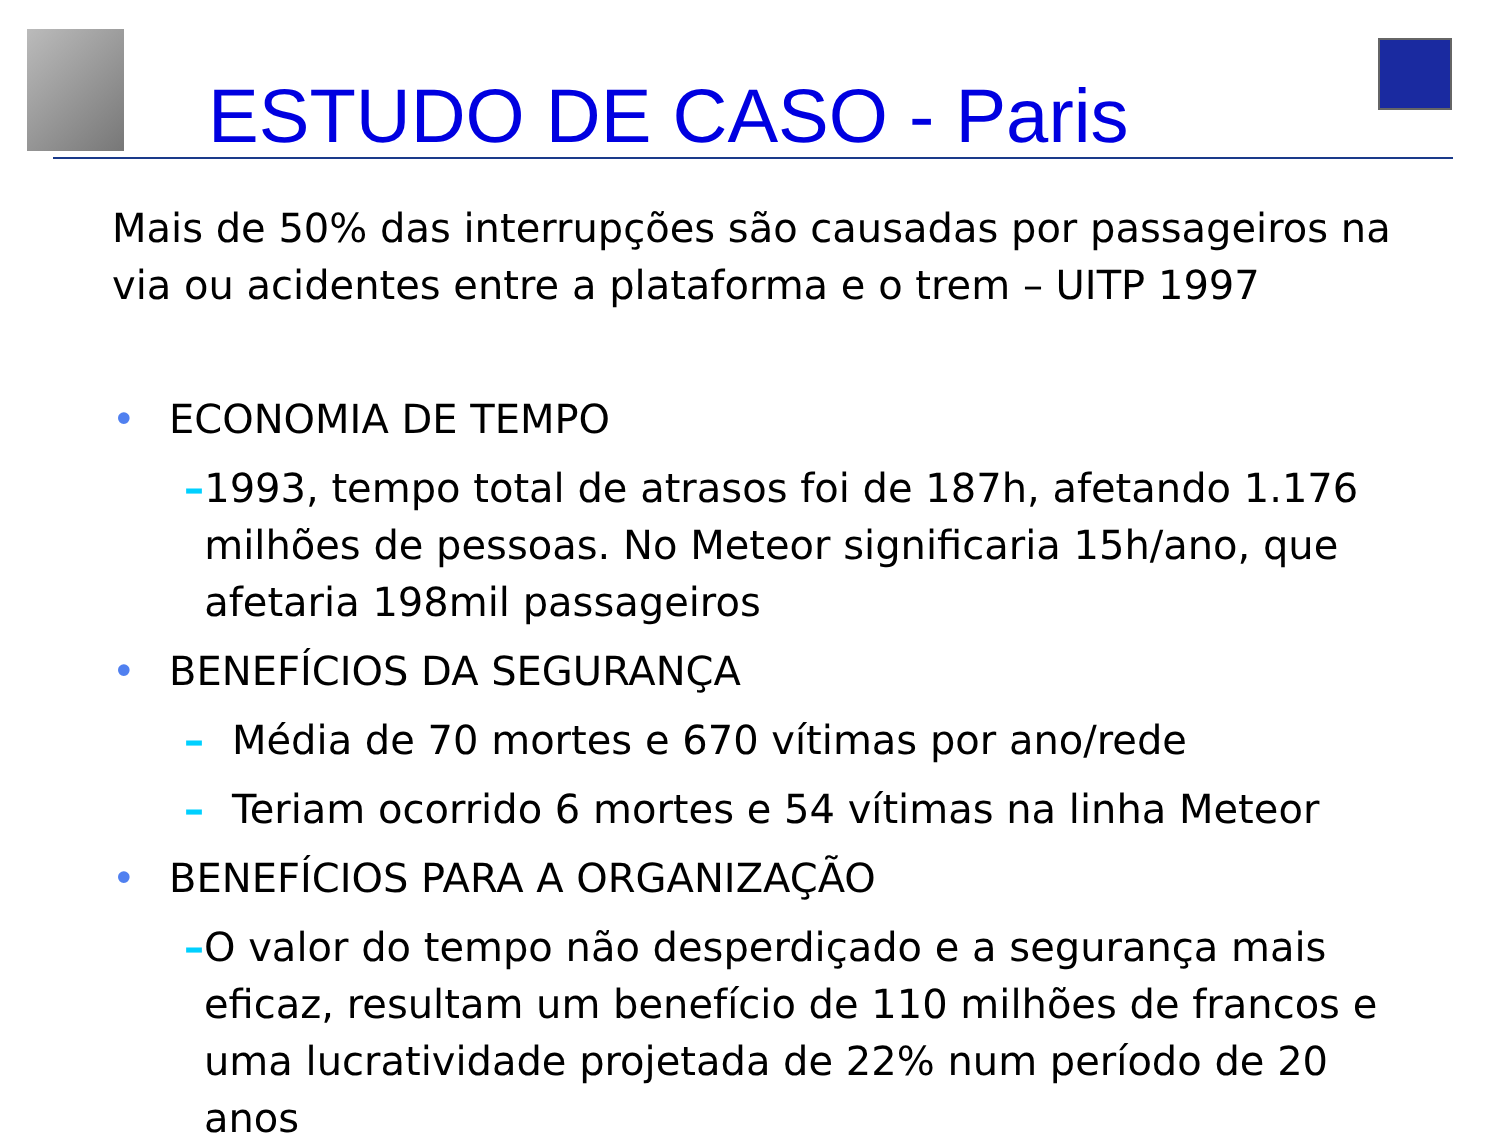ESTUDO DE CASO - Paris
Mais de 50% das interrupções são causadas por passageiros na via ou acidentes entre a plataforma e o trem – UITP 1997
• ECONOMIA DE TEMPO
– 1993, tempo total de atrasos foi de 187h, afetando 1.176 milhões de pessoas. No Meteor significaria 15h/ano, que afetaria 198mil passageiros
• BENEFÍCIOS DA SEGURANÇA
– Média de 70 mortes e 670 vítimas por ano/rede
– Teriam ocorrido 6 mortes e 54 vítimas na linha Meteor
• BENEFÍCIOS PARA A ORGANIZAÇÃO
– O valor do tempo não desperdiçado e a segurança mais eficaz, resultam um benefício de 110 milhões de francos e uma lucratividade projetada de 22% num período de 20 anos